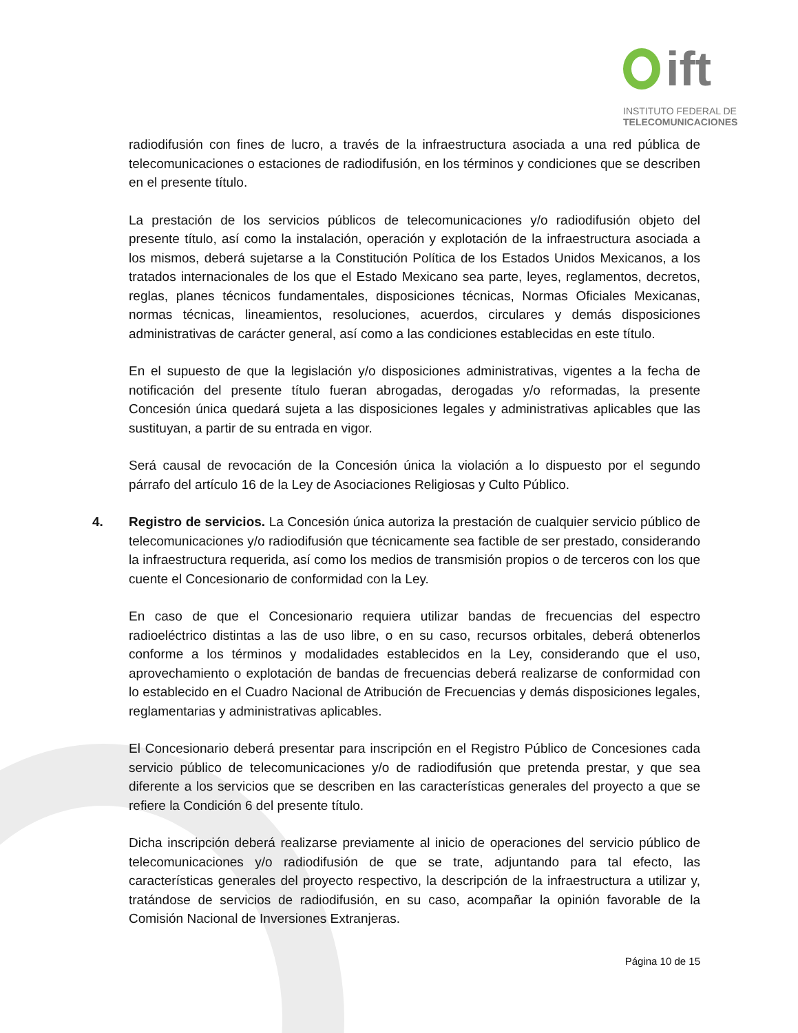ift
INSTITUTO FEDERAL DE
TELECOMUNICACIONES
radiodifusión con fines de lucro, a través de la infraestructura asociada a una red pública de telecomunicaciones o estaciones de radiodifusión, en los términos y condiciones que se describen en el presente título.
La prestación de los servicios públicos de telecomunicaciones y/o radiodifusión objeto del presente título, así como la instalación, operación y explotación de la infraestructura asociada a los mismos, deberá sujetarse a la Constitución Política de los Estados Unidos Mexicanos, a los tratados internacionales de los que el Estado Mexicano sea parte, leyes, reglamentos, decretos, reglas, planes técnicos fundamentales, disposiciones técnicas, Normas Oficiales Mexicanas, normas técnicas, lineamientos, resoluciones, acuerdos, circulares y demás disposiciones administrativas de carácter general, así como a las condiciones establecidas en este título.
En el supuesto de que la legislación y/o disposiciones administrativas, vigentes a la fecha de notificación del presente título fueran abrogadas, derogadas y/o reformadas, la presente Concesión única quedará sujeta a las disposiciones legales y administrativas aplicables que las sustituyan, a partir de su entrada en vigor.
Será causal de revocación de la Concesión única la violación a lo dispuesto por el segundo párrafo del artículo 16 de la Ley de Asociaciones Religiosas y Culto Público.
4. Registro de servicios. La Concesión única autoriza la prestación de cualquier servicio público de telecomunicaciones y/o radiodifusión que técnicamente sea factible de ser prestado, considerando la infraestructura requerida, así como los medios de transmisión propios o de terceros con los que cuente el Concesionario de conformidad con la Ley.
En caso de que el Concesionario requiera utilizar bandas de frecuencias del espectro radioeléctrico distintas a las de uso libre, o en su caso, recursos orbitales, deberá obtenerlos conforme a los términos y modalidades establecidos en la Ley, considerando que el uso, aprovechamiento o explotación de bandas de frecuencias deberá realizarse de conformidad con lo establecido en el Cuadro Nacional de Atribución de Frecuencias y demás disposiciones legales, reglamentarias y administrativas aplicables.
El Concesionario deberá presentar para inscripción en el Registro Público de Concesiones cada servicio público de telecomunicaciones y/o de radiodifusión que pretenda prestar, y que sea diferente a los servicios que se describen en las características generales del proyecto a que se refiere la Condición 6 del presente título.
Dicha inscripción deberá realizarse previamente al inicio de operaciones del servicio público de telecomunicaciones y/o radiodifusión de que se trate, adjuntando para tal efecto, las características generales del proyecto respectivo, la descripción de la infraestructura a utilizar y, tratándose de servicios de radiodifusión, en su caso, acompañar la opinión favorable de la Comisión Nacional de Inversiones Extranjeras.
Página 10 de 15